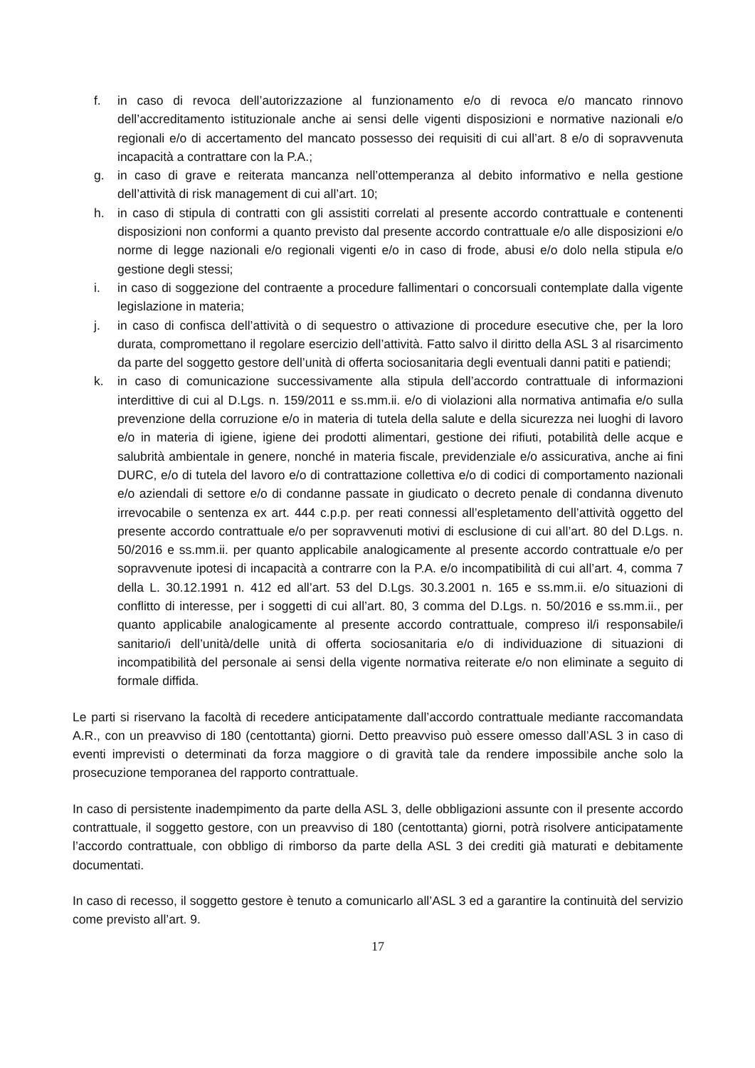f. in caso di revoca dell’autorizzazione al funzionamento e/o di revoca e/o mancato rinnovo dell’accreditamento istituzionale anche ai sensi delle vigenti disposizioni e normative nazionali e/o regionali e/o di accertamento del mancato possesso dei requisiti di cui all’art. 8 e/o di sopravvenuta incapacità a contrattare con la P.A.;
g. in caso di grave e reiterata mancanza nell’ottemperanza al debito informativo e nella gestione dell’attività di risk management di cui all’art. 10;
h. in caso di stipula di contratti con gli assistiti correlati al presente accordo contrattuale e contenenti disposizioni non conformi a quanto previsto dal presente accordo contrattuale e/o alle disposizioni e/o norme di legge nazionali e/o regionali vigenti e/o in caso di frode, abusi e/o dolo nella stipula e/o gestione degli stessi;
i. in caso di soggezione del contraente a procedure fallimentari o concorsuali contemplate dalla vigente legislazione in materia;
j. in caso di confisca dell’attività o di sequestro o attivazione di procedure esecutive che, per la loro durata, compromettano il regolare esercizio dell’attività. Fatto salvo il diritto della ASL 3 al risarcimento da parte del soggetto gestore dell’unità di offerta sociosanitaria degli eventuali danni patiti e patiendi;
k. in caso di comunicazione successivamente alla stipula dell’accordo contrattuale di informazioni interdittive di cui al D.Lgs. n. 159/2011 e ss.mm.ii. e/o di violazioni alla normativa antimafia e/o sulla prevenzione della corruzione e/o in materia di tutela della salute e della sicurezza nei luoghi di lavoro e/o in materia di igiene, igiene dei prodotti alimentari, gestione dei rifiuti, potabilità delle acque e salubrità ambientale in genere, nonché in materia fiscale, previdenziale e/o assicurativa, anche ai fini DURC, e/o di tutela del lavoro e/o di contrattazione collettiva e/o di codici di comportamento nazionali e/o aziendali di settore e/o di condanne passate in giudicato o decreto penale di condanna divenuto irrevocabile o sentenza ex art. 444 c.p.p. per reati connessi all’espletamento dell’attività oggetto del presente accordo contrattuale e/o per sopravvenuti motivi di esclusione di cui all’art. 80 del D.Lgs. n. 50/2016 e ss.mm.ii. per quanto applicabile analogicamente al presente accordo contrattuale e/o per sopravvenute ipotesi di incapacità a contrarre con la P.A. e/o incompatibilità di cui all’art. 4, comma 7 della L. 30.12.1991 n. 412 ed all’art. 53 del D.Lgs. 30.3.2001 n. 165 e ss.mm.ii. e/o situazioni di conflitto di interesse, per i soggetti di cui all’art. 80, 3 comma del D.Lgs. n. 50/2016 e ss.mm.ii., per quanto applicabile analogicamente al presente accordo contrattuale, compreso il/i responsabile/i sanitario/i dell’unità/delle unità di offerta sociosanitaria e/o di individuazione di situazioni di incompatibilità del personale ai sensi della vigente normativa reiterate e/o non eliminate a seguito di formale diffida.
Le parti si riservano la facoltà di recedere anticipatamente dall’accordo contrattuale mediante raccomandata A.R., con un preavviso di 180 (centottanta) giorni. Detto preavviso può essere omesso dall’ASL 3 in caso di eventi imprevisti o determinati da forza maggiore o di gravità tale da rendere impossibile anche solo la prosecuzione temporanea del rapporto contrattuale.
In caso di persistente inadempimento da parte della ASL 3, delle obbligazioni assunte con il presente accordo contrattuale, il soggetto gestore, con un preavviso di 180 (centottanta) giorni, potrà risolvere anticipatamente l’accordo contrattuale, con obbligo di rimborso da parte della ASL 3 dei crediti già maturati e debitamente documentati.
In caso di recesso, il soggetto gestore è tenuto a comunicarlo all’ASL 3 ed a garantire la continuità del servizio come previsto all’art. 9.
17